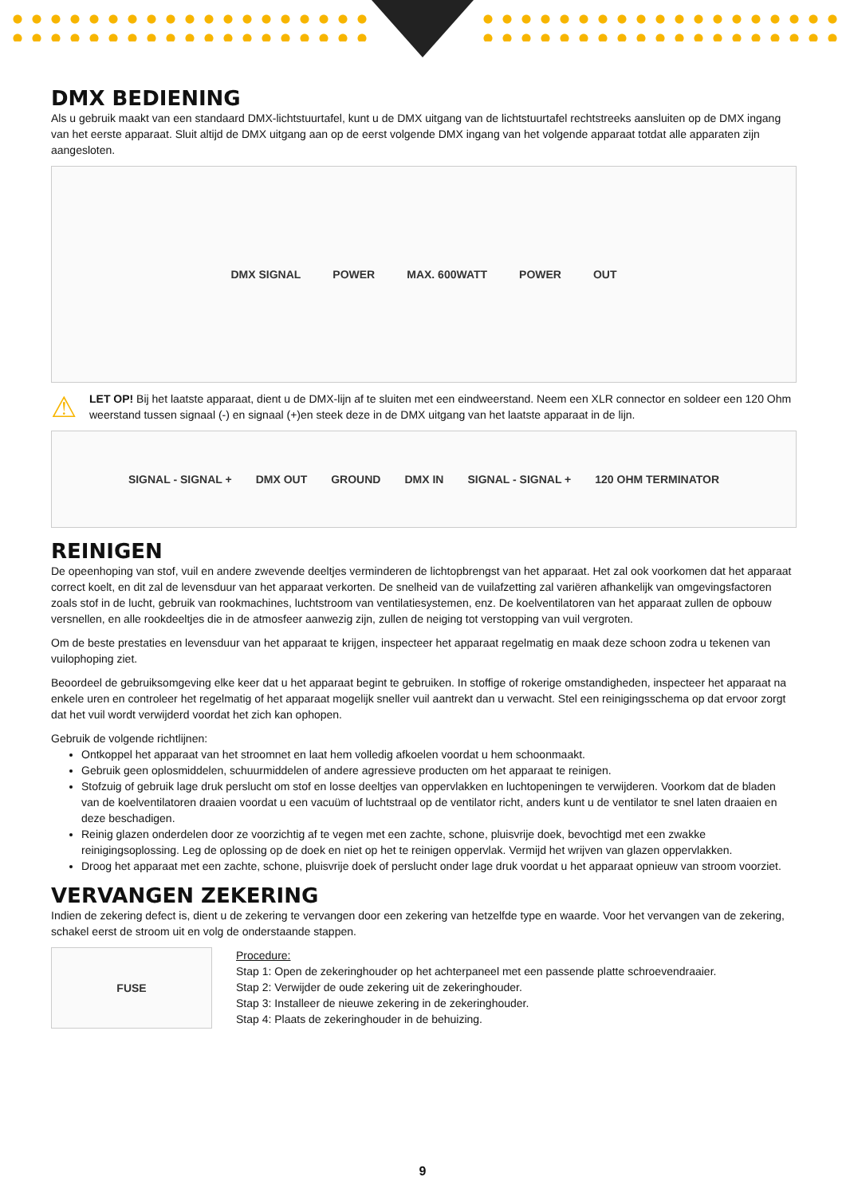DMX BEDIENING
Als u gebruik maakt van een standaard DMX-lichtstuurtafel, kunt u de DMX uitgang van de lichtstuurtafel rechtstreeks aansluiten op de DMX ingang van het eerste apparaat. Sluit altijd de DMX uitgang aan op de eerst volgende DMX ingang van het volgende apparaat totdat alle apparaten zijn aangesloten.
DMX SIGNAL POWER MAX. 600WATT POWER OUT
⚠
LET OP! Bij het laatste apparaat, dient u de DMX-lijn af te sluiten met een eindweerstand. Neem een XLR connector en soldeer een 120 Ohm weerstand tussen signaal (-) en signaal (+)en steek deze in de DMX uitgang van het laatste apparaat in de lijn.
SIGNAL - SIGNAL + DMX OUT GROUND DMX IN SIGNAL - SIGNAL + 120 OHM TERMINATOR
REINIGEN
De opeenhoping van stof, vuil en andere zwevende deeltjes verminderen de lichtopbrengst van het apparaat. Het zal ook voorkomen dat het apparaat correct koelt, en dit zal de levensduur van het apparaat verkorten. De snelheid van de vuilafzetting zal variëren afhankelijk van omgevingsfactoren zoals stof in de lucht, gebruik van rookmachines, luchtstroom van ventilatiesystemen, enz. De koelventilatoren van het apparaat zullen de opbouw versnellen, en alle rookdeeltjes die in de atmosfeer aanwezig zijn, zullen de neiging tot verstopping van vuil vergroten.
Om de beste prestaties en levensduur van het apparaat te krijgen, inspecteer het apparaat regelmatig en maak deze schoon zodra u tekenen van vuilophoping ziet.
Beoordeel de gebruiksomgeving elke keer dat u het apparaat begint te gebruiken. In stoffige of rokerige omstandigheden, inspecteer het apparaat na enkele uren en controleer het regelmatig of het apparaat mogelijk sneller vuil aantrekt dan u verwacht. Stel een reinigingsschema op dat ervoor zorgt dat het vuil wordt verwijderd voordat het zich kan ophopen.
Gebruik de volgende richtlijnen:
Ontkoppel het apparaat van het stroomnet en laat hem volledig afkoelen voordat u hem schoonmaakt.
Gebruik geen oplosmiddelen, schuurmiddelen of andere agressieve producten om het apparaat te reinigen.
Stofzuig of gebruik lage druk perslucht om stof en losse deeltjes van oppervlakken en luchtopeningen te verwijderen. Voorkom dat de bladen van de koelventilatoren draaien voordat u een vacuüm of luchtstraal op de ventilator richt, anders kunt u de ventilator te snel laten draaien en deze beschadigen.
Reinig glazen onderdelen door ze voorzichtig af te vegen met een zachte, schone, pluisvrije doek, bevochtigd met een zwakke reinigingsoplossing. Leg de oplossing op de doek en niet op het te reinigen oppervlak. Vermijd het wrijven van glazen oppervlakken.
Droog het apparaat met een zachte, schone, pluisvrije doek of perslucht onder lage druk voordat u het apparaat opnieuw van stroom voorziet.
VERVANGEN ZEKERING
Indien de zekering defect is, dient u de zekering te vervangen door een zekering van hetzelfde type en waarde. Voor het vervangen van de zekering, schakel eerst de stroom uit en volg de onderstaande stappen.
FUSE
Procedure:
Stap 1: Open de zekeringhouder op het achterpaneel met een passende platte schroevendraaier.
Stap 2: Verwijder de oude zekering uit de zekeringhouder.
Stap 3: Installeer de nieuwe zekering in de zekeringhouder.
Stap 4: Plaats de zekeringhouder in de behuizing.
9